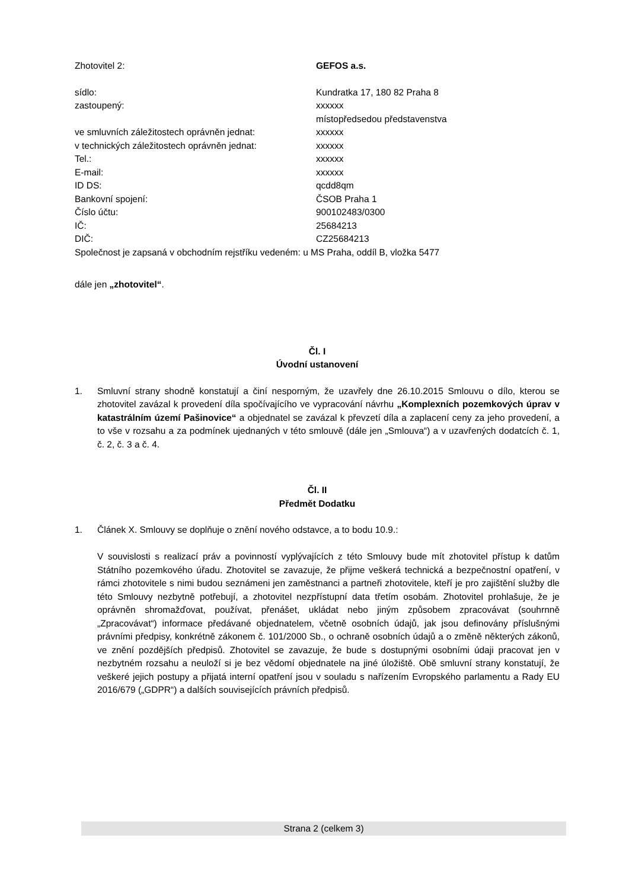Zhotovitel 2: GEFOS a.s.
sídlo: Kundratka 17, 180 82 Praha 8
zastoupený: xxxxxx
místopředsedou představenstva
ve smluvních záležitostech oprávněn jednat: xxxxxx
v technických záležitostech oprávněn jednat:
xxxxxx
Tel.: xxxxxx
E-mail: xxxxxx
ID DS: qcdd8qm
Bankovní spojení: ČSOB Praha 1
Číslo účtu: 900102483/0300
IČ: 25684213
DIČ: CZ25684213
Společnost je zapsaná v obchodním rejstříku vedeném: u MS Praha, oddíl B, vložka 5477
dále jen „zhotovitel“.
Čl. I
Úvodní ustanovení
1. Smluvní strany shodně konstatují a činí nesporným, že uzavřely dne 26.10.2015 Smlouvu o dílo, kterou se zhotovitel zavázal k provedení díla spočívajícího ve vypracování návrhu „Komplexních pozemkových úprav v katastrálním území Pašinovice“ a objednatel se zavázal k převzetí díla a zaplacení ceny za jeho provedení, a to vše v rozsahu a za podmínek ujednaných v této smlouvě (dále jen „Smlouva“) a v uzavřených dodatcích č. 1, č. 2, č. 3 a č. 4.
Čl. II
Předmět Dodatku
1. Článek X. Smlouvy se doplňuje o znění nového odstavce, a to bodu 10.9.:
V souvislosti s realizací práv a povinností vyplývajících z této Smlouvy bude mít zhotovitel přístup k datům Státního pozemkového úřadu. Zhotovitel se zavazuje, že přijme veškerá technická a bezpečnostní opatření, v rámci zhotovitele s nimi budou seznámeni jen zaměstnanci a partneři zhotovitele, kteří je pro zajištění služby dle této Smlouvy nezbytně potřebují, a zhotovitel nezpřístupní data třetím osobám. Zhotovitel prohlašuje, že je oprávněn shromažďovat, používat, přenášet, ukládat nebo jiným způsobem zpracovávat (souhrnně „Zpracovávat“) informace předávané objednatelem, včetně osobních údajů, jak jsou definovány příslušnými právními předpisy, konkrétně zákonem č. 101/2000 Sb., o ochraně osobních údajů a o změně některých zákonů, ve znění pozdějších předpisů. Zhotovitel se zavazuje, že bude s dostupnými osobními údaji pracovat jen v nezbytném rozsahu a neuloží si je bez vědomí objednatele na jiné úložiště. Obě smluvní strany konstatují, že veškeré jejich postupy a přijatá interní opatření jsou v souladu s nařízením Evropského parlamentu a Rady EU 2016/679 („GDPR“) a dalších souvisejících právních předpisů.
Strana 2 (celkem 3)